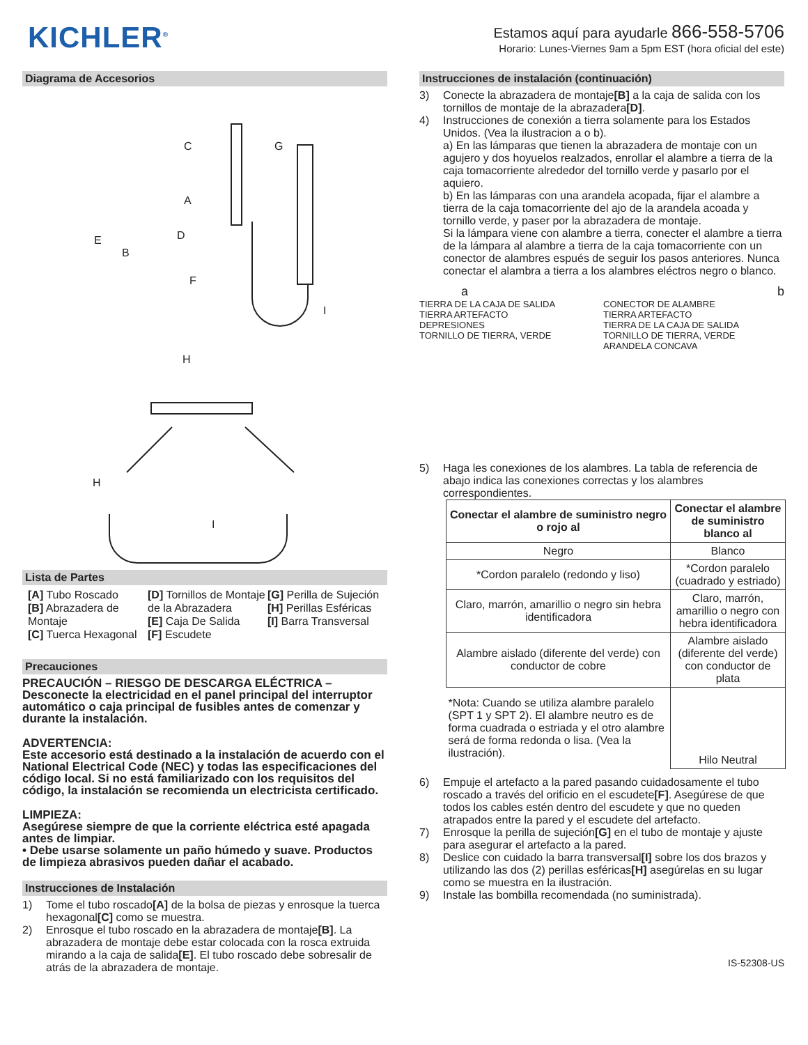KICHLER<sup>®</sup>
Estamos aquí para ayudarle 866-558-5706
Horario: Lunes-Viernes 9am a 5pm EST (hora oficial del este)
Diagrama de Accesorios
C
G
A
E
B
D
F
I
H
H
I
Lista de Partes
[A] Tubo Roscado
[B] Abrazadera de Montaje
[C] Tuerca Hexagonal
[D] Tornillos de Montaje de la Abrazadera
[E] Caja De Salida
[F] Escudete
[G] Perilla de Sujeción
[H] Perillas Esféricas
[I] Barra Transversal
Precauciones
PRECAUCIÓN – RIESGO DE DESCARGA ELÉCTRICA – Desconecte la electricidad en el panel principal del interruptor automático o caja principal de fusibles antes de comenzar y durante la instalación.
ADVERTENCIA:
Este accesorio está destinado a la instalación de acuerdo con el National Electrical Code (NEC) y todas las especificaciones del código local. Si no está familiarizado con los requisitos del código, la instalación se recomienda un electricista certificado.
LIMPIEZA:
Asegúrese siempre de que la corriente eléctrica esté apagada antes de limpiar.
• Debe usarse solamente un paño húmedo y suave. Productos de limpieza abrasivos pueden dañar el acabado.
Instrucciones de Instalación
1) Tome el tubo roscado[A] de la bolsa de piezas y enrosque la tuerca hexagonal[C] como se muestra.
2) Enrosque el tubo roscado en la abrazadera de montaje[B]. La abrazadera de montaje debe estar colocada con la rosca extruida mirando a la caja de salida[E]. El tubo roscado debe sobresalir de atrás de la abrazadera de montaje.
Instrucciones de instalación (continuación)
3) Conecte la abrazadera de montaje[B] a la caja de salida con los tornillos de montaje de la abrazadera[D].
4) Instrucciones de conexión a tierra solamente para los Estados Unidos. (Vea la ilustracion a o b).
a) En las lámparas que tienen la abrazadera de montaje con un agujero y dos hoyuelos realzados, enrollar el alambre a tierra de la caja tomacorriente alrededor del tornillo verde y pasarlo por el aquiero.
b) En las lámparas con una arandela acopada, fijar el alambre a tierra de la caja tomacorriente del ajo de la arandela acoada y tornillo verde, y paser por la abrazadera de montaje.
Si la lámpara viene con alambre a tierra, conecter el alambre a tierra de la lámpara al alambre a tierra de la caja tomacorriente con un conector de alambres espués de seguir los pasos anteriores. Nunca conectar el alambra a tierra a los alambres eléctros negro o blanco.
a
TIERRA DE LA CAJA DE SALIDA
TIERRA ARTEFACTO
DEPRESIONES
TORNILLO DE TIERRA, VERDE
b
CONECTOR DE ALAMBRE
TIERRA ARTEFACTO
TIERRA DE LA CAJA DE SALIDA
TORNILLO DE TIERRA, VERDE
ARANDELA CONCAVA
5) Haga les conexiones de los alambres. La tabla de referencia de abajo indica las conexiones correctas y los alambres correspondientes.
| Conectar el alambre de suministro negro o rojo al | Conectar el alambre de suministro blanco al |
| --- | --- |
| Negro | Blanco |
| *Cordon paralelo (redondo y liso) | *Cordon paralelo (cuadrado y estriado) |
| Claro, marrón, amarillio o negro sin hebra identificadora | Claro, marrón, amarillio o negro con hebra identificadora |
| Alambre aislado (diferente del verde) con conductor de cobre | Alambre aislado (diferente del verde) con conductor de plata |
| *Nota: Cuando se utiliza alambre paralelo (SPT 1 y SPT 2). El alambre neutro es de forma cuadrada o estriada y el otro alambre será de forma redonda o lisa. (Vea la ilustración). | Hilo Neutral |
6) Empuje el artefacto a la pared pasando cuidadosamente el tubo roscado a través del orificio en el escudete[F]. Asegúrese de que todos los cables estén dentro del escudete y que no queden atrapados entre la pared y el escudete del artefacto.
7) Enrosque la perilla de sujeción[G] en el tubo de montaje y ajuste para asegurar el artefacto a la pared.
8) Deslice con cuidado la barra transversal[I] sobre los dos brazos y utilizando las dos (2) perillas esféricas[H] asegúrelas en su lugar como se muestra en la ilustración.
9) Instale las bombilla recomendada (no suministrada).
IS-52308-US